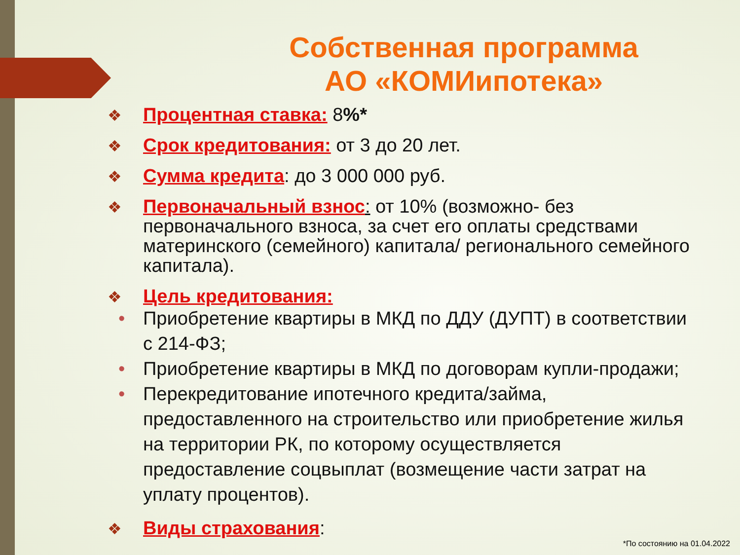Собственная программа
АО «КОМИипотека»
❖ Процентная ставка: 8%*
❖ Срок кредитования: от 3 до 20 лет.
❖ Сумма кредита: до 3 000 000 руб.
❖ Первоначальный взнос: от 10% (возможно- без первоначального взноса, за счет его оплаты средствами материнского (семейного) капитала/ регионального семейного капитала).
❖ Цель кредитования:
• Приобретение квартиры в МКД по ДДУ (ДУПТ) в соответствии с 214-ФЗ;
• Приобретение квартиры в МКД по договорам купли-продажи;
• Перекредитование ипотечного кредита/займа, предоставленного на строительство или приобретение жилья на территории РК, по которому осуществляется предоставление соцвыплат (возмещение части затрат на уплату процентов).
❖ Виды страхования:
*По состоянию на 01.04.2022